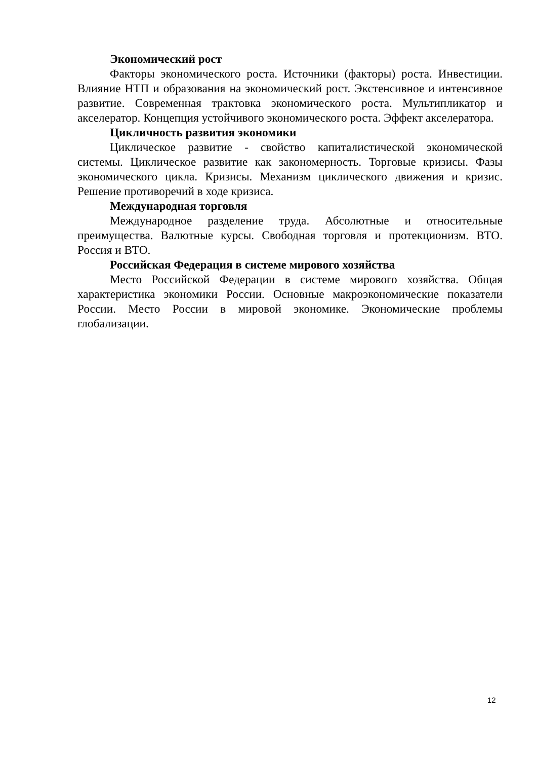Экономический рост
Факторы экономического роста. Источники (факторы) роста. Инвестиции. Влияние НТП и образования на экономический рост. Экстенсивное и интенсивное развитие. Современная трактовка экономического роста. Мультипликатор и акселератор. Концепция устойчивого экономического роста. Эффект акселератора.
Цикличность развития экономики
Циклическое развитие - свойство капиталистической экономической системы. Циклическое развитие как закономерность. Торговые кризисы. Фазы экономического цикла. Кризисы. Механизм циклического движения и кризис. Решение противоречий в ходе кризиса.
Международная торговля
Международное разделение труда. Абсолютные и относительные преимущества. Валютные курсы. Свободная торговля и протекционизм. ВТО. Россия и ВТО.
Российская Федерация в системе мирового хозяйства
Место Российской Федерации в системе мирового хозяйства. Общая характеристика экономики России. Основные макроэкономические показатели России. Место России в мировой экономике. Экономические проблемы глобализации.
12